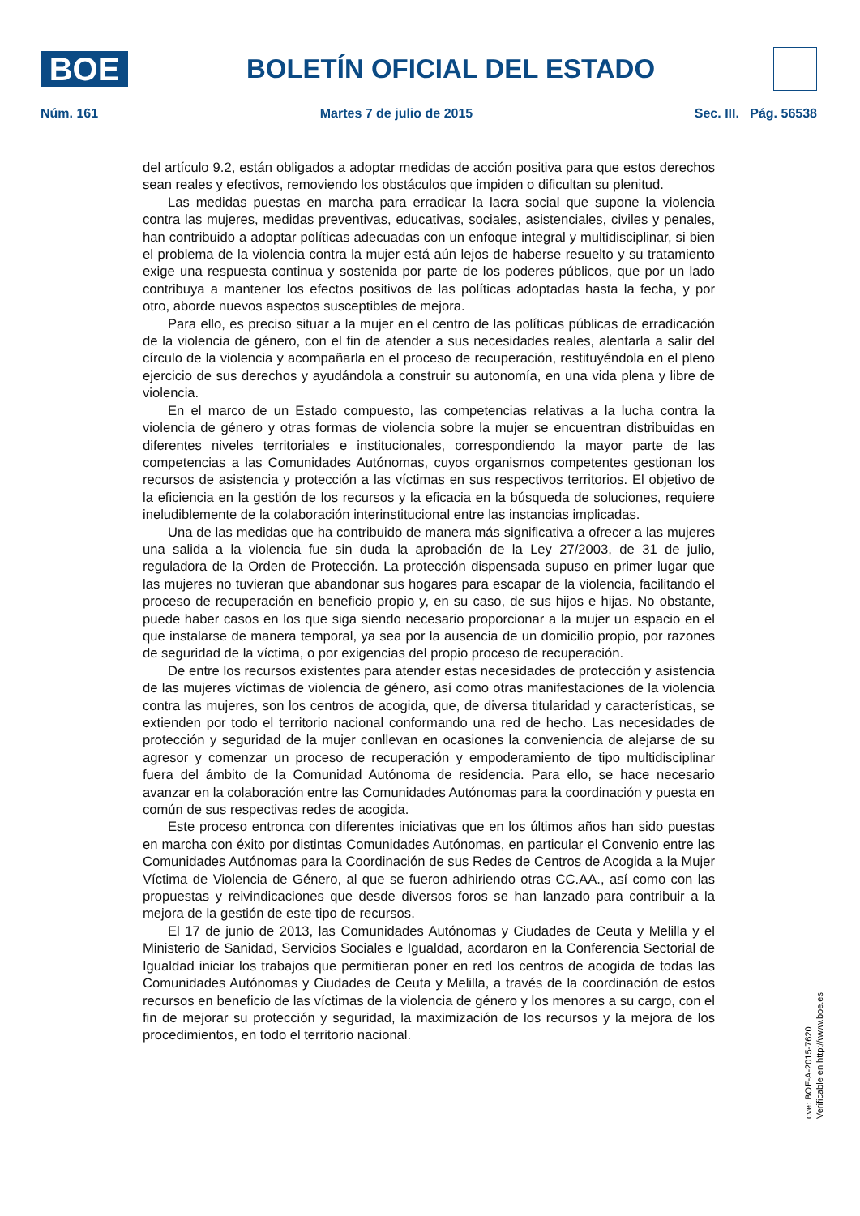BOE
BOLETÍN OFICIAL DEL ESTADO
Núm. 161 Martes 7 de julio de 2015 Sec. III. Pág. 56538
del artículo 9.2, están obligados a adoptar medidas de acción positiva para que estos derechos sean reales y efectivos, removiendo los obstáculos que impiden o dificultan su plenitud.
Las medidas puestas en marcha para erradicar la lacra social que supone la violencia contra las mujeres, medidas preventivas, educativas, sociales, asistenciales, civiles y penales, han contribuido a adoptar políticas adecuadas con un enfoque integral y multidisciplinar, si bien el problema de la violencia contra la mujer está aún lejos de haberse resuelto y su tratamiento exige una respuesta continua y sostenida por parte de los poderes públicos, que por un lado contribuya a mantener los efectos positivos de las políticas adoptadas hasta la fecha, y por otro, aborde nuevos aspectos susceptibles de mejora.
Para ello, es preciso situar a la mujer en el centro de las políticas públicas de erradicación de la violencia de género, con el fin de atender a sus necesidades reales, alentarla a salir del círculo de la violencia y acompañarla en el proceso de recuperación, restituyéndola en el pleno ejercicio de sus derechos y ayudándola a construir su autonomía, en una vida plena y libre de violencia.
En el marco de un Estado compuesto, las competencias relativas a la lucha contra la violencia de género y otras formas de violencia sobre la mujer se encuentran distribuidas en diferentes niveles territoriales e institucionales, correspondiendo la mayor parte de las competencias a las Comunidades Autónomas, cuyos organismos competentes gestionan los recursos de asistencia y protección a las víctimas en sus respectivos territorios. El objetivo de la eficiencia en la gestión de los recursos y la eficacia en la búsqueda de soluciones, requiere ineludiblemente de la colaboración interinstitucional entre las instancias implicadas.
Una de las medidas que ha contribuido de manera más significativa a ofrecer a las mujeres una salida a la violencia fue sin duda la aprobación de la Ley 27/2003, de 31 de julio, reguladora de la Orden de Protección. La protección dispensada supuso en primer lugar que las mujeres no tuvieran que abandonar sus hogares para escapar de la violencia, facilitando el proceso de recuperación en beneficio propio y, en su caso, de sus hijos e hijas. No obstante, puede haber casos en los que siga siendo necesario proporcionar a la mujer un espacio en el que instalarse de manera temporal, ya sea por la ausencia de un domicilio propio, por razones de seguridad de la víctima, o por exigencias del propio proceso de recuperación.
De entre los recursos existentes para atender estas necesidades de protección y asistencia de las mujeres víctimas de violencia de género, así como otras manifestaciones de la violencia contra las mujeres, son los centros de acogida, que, de diversa titularidad y características, se extienden por todo el territorio nacional conformando una red de hecho. Las necesidades de protección y seguridad de la mujer conllevan en ocasiones la conveniencia de alejarse de su agresor y comenzar un proceso de recuperación y empoderamiento de tipo multidisciplinar fuera del ámbito de la Comunidad Autónoma de residencia. Para ello, se hace necesario avanzar en la colaboración entre las Comunidades Autónomas para la coordinación y puesta en común de sus respectivas redes de acogida.
Este proceso entronca con diferentes iniciativas que en los últimos años han sido puestas en marcha con éxito por distintas Comunidades Autónomas, en particular el Convenio entre las Comunidades Autónomas para la Coordinación de sus Redes de Centros de Acogida a la Mujer Víctima de Violencia de Género, al que se fueron adhiriendo otras CC.AA., así como con las propuestas y reivindicaciones que desde diversos foros se han lanzado para contribuir a la mejora de la gestión de este tipo de recursos.
El 17 de junio de 2013, las Comunidades Autónomas y Ciudades de Ceuta y Melilla y el Ministerio de Sanidad, Servicios Sociales e Igualdad, acordaron en la Conferencia Sectorial de Igualdad iniciar los trabajos que permitieran poner en red los centros de acogida de todas las Comunidades Autónomas y Ciudades de Ceuta y Melilla, a través de la coordinación de estos recursos en beneficio de las víctimas de la violencia de género y los menores a su cargo, con el fin de mejorar su protección y seguridad, la maximización de los recursos y la mejora de los procedimientos, en todo el territorio nacional.
cve: BOE-A-2015-7620
Verificable en http://www.boe.es